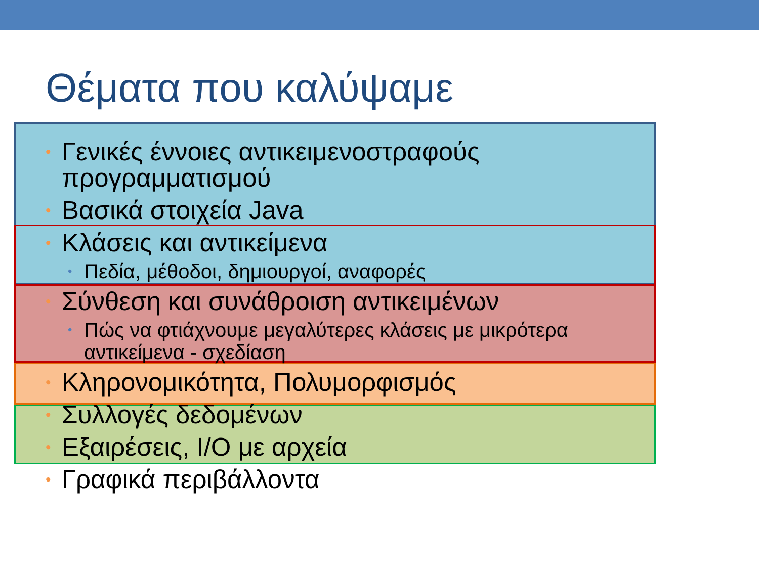Θέματα που καλύψαμε
• Γενικές έννοιες αντικειμενοστραφούς προγραμματισμού
• Βασικά στοιχεία Java
• Κλάσεις και αντικείμενα
• Πεδία, μέθοδοι, δημιουργοί, αναφορές
• Σύνθεση και συνάθροιση αντικειμένων
• Πώς να φτιάχνουμε μεγαλύτερες κλάσεις με μικρότερα αντικείμενα - σχεδίαση
• Κληρονομικότητα, Πολυμορφισμός
• Συλλογές δεδομένων
• Εξαιρέσεις, I/O με αρχεία
• Γραφικά περιβάλλοντα